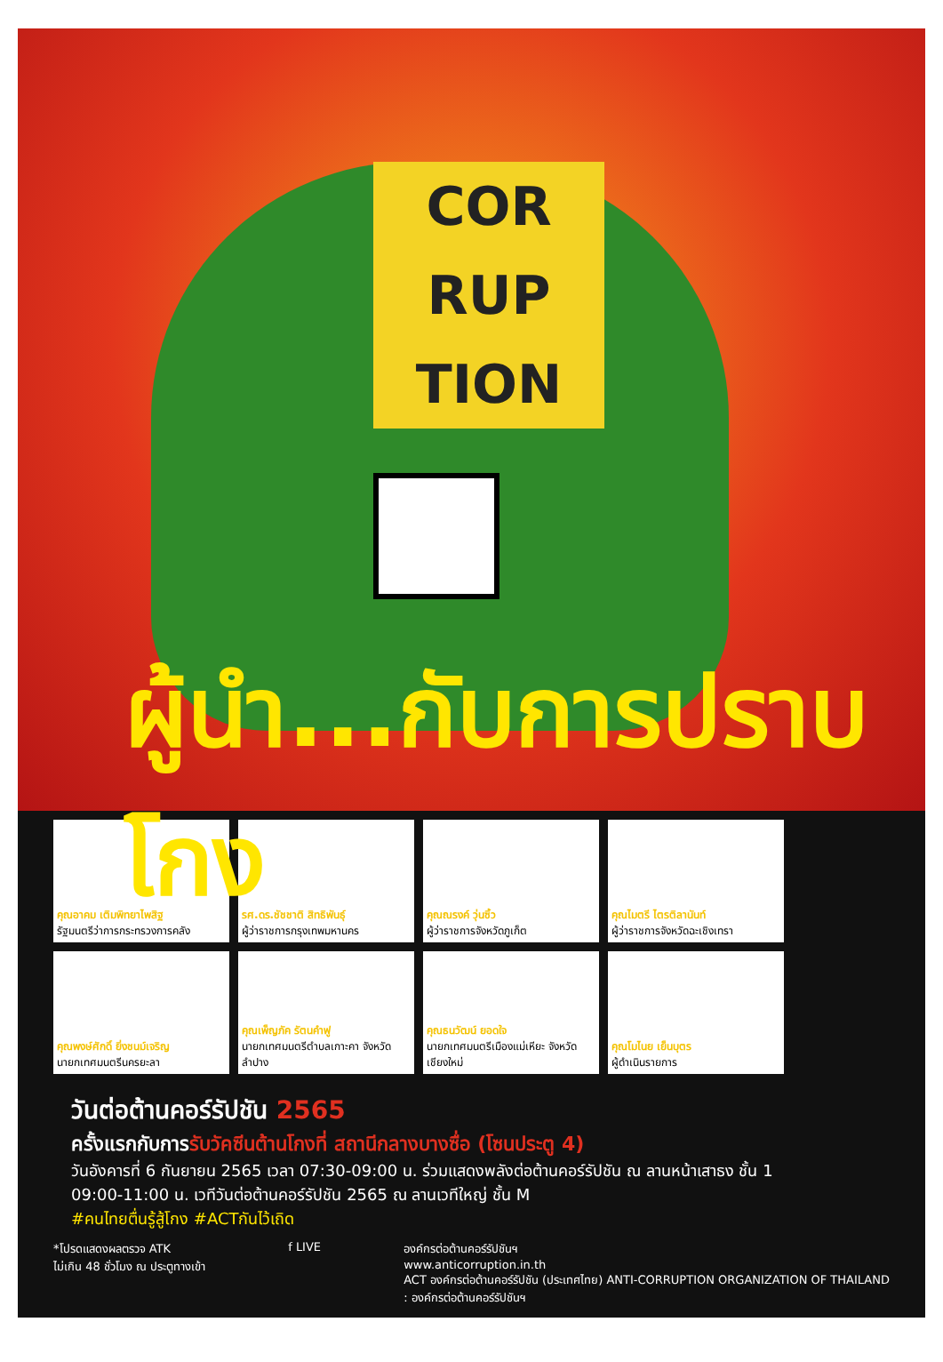COR
RUP
TION
ผู้นำ...กับการปราบโกง
คุณอาคม เติมพิทยาไพสิฐ
รัฐมนตรีว่าการกระทรวงการคลัง
รศ.ดร.ชัชชาติ สิทธิพันธุ์
ผู้ว่าราชการกรุงเทพมหานคร
คุณณรงค์ วุ่นซิ้ว
ผู้ว่าราชการจังหวัดภูเก็ต
คุณไมตรี ไตรติลานันท์
ผู้ว่าราชการจังหวัดฉะเชิงเทรา
คุณพงษ์ศักดิ์ ยิ่งชนม์เจริญ
นายกเทศมนตรีนครยะลา
คุณเพ็ญภัค รัตนคำฟู
นายกเทศมนตรีตำบลเกาะคา จังหวัดลำปาง
คุณธนวัฒน์ ยอดใจ
นายกเทศมนตรีเมืองแม่เหียะ จังหวัดเชียงใหม่
คุณโมไนย เย็นบุตร
ผู้ดำเนินรายการ
วันต่อต้านคอร์รัปชัน 2565
ครั้งแรกกับการรับวัคซีนต้านโกงที่ สถานีกลางบางซื่อ (โซนประตู 4)
วันอังคารที่ 6 กันยายน 2565 เวลา 07:30-09:00 น. ร่วมแสดงพลังต่อต้านคอร์รัปชัน ณ ลานหน้าเสาธง ชั้น 1
09:00-11:00 น. เวทีวันต่อต้านคอร์รัปชัน 2565 ณ ลานเวทีใหญ่ ชั้น M
#คนไทยตื่นรู้สู้โกง #ACTกันไว้เถิด
*โปรดแสดงผลตรวจ ATK
ไม่เกิน 48 ชั่วโมง ณ ประตูทางเข้า
f LIVE องค์กรต่อต้านคอร์รัปชันฯ
www.anticorruption.in.th
ACT องค์กรต่อต้านคอร์รัปชัน (ประเทศไทย) ANTI-CORRUPTION ORGANIZATION OF THAILAND
: องค์กรต่อต้านคอร์รัปชันฯ